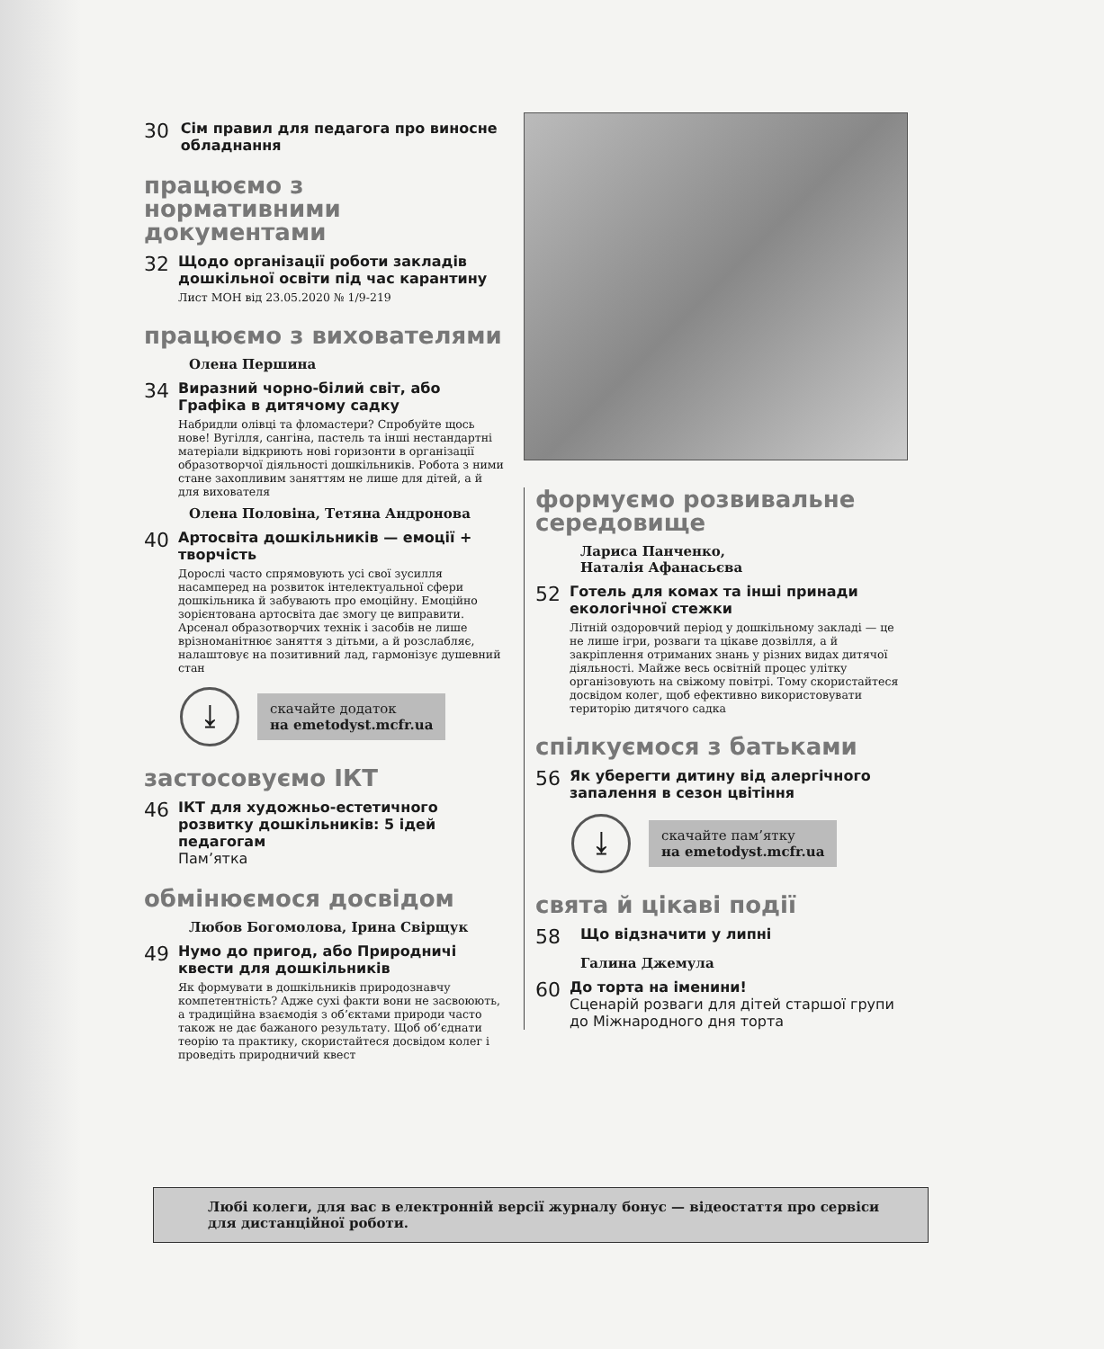30
Сім правил для педагога про виносне обладнання
працюємо з нормативними документами
32
Щодо організації роботи закладів дошкільної освіти під час карантину
Лист МОН від 23.05.2020 № 1/9-219
працюємо з вихователями
Олена Першина
34
Виразний чорно-білий світ, або Графіка в дитячому садку
Набридли олівці та фломастери? Спробуйте щось нове! Вугілля, сангіна, пастель та інші нестандартні матеріали відкриють нові горизонти в організації образотворчої діяльності дошкільників. Робота з ними стане захопливим заняттям не лише для дітей, а й для вихователя
Олена Половіна, Тетяна Андронова
40
Артосвіта дошкільників — емоції + творчість
Дорослі часто спрямовують усі свої зусилля насамперед на розвиток інтелектуальної сфери дошкільника й забувають про емоційну. Емоційно зорієнтована артосвіта дає змогу це виправити. Арсенал образотворчих технік і засобів не лише врізноманітнює заняття з дітьми, а й розслабляє, налаштовує на позитивний лад, гармонізує душевний стан
⤓
скачайте додаток
на emetodyst.mcfr.ua
застосовуємо ІКТ
46
ІКТ для художньо-естетичного розвитку дошкільників: 5 ідей педагогам
Пам’ятка
обмінюємося досвідом
Любов Богомолова, Ірина Свірщук
49
Нумо до пригод, або Природничі квести для дошкільників
Як формувати в дошкільників природознавчу компетентність? Адже сухі факти вони не засвоюють, а традиційна взаємодія з об’єктами природи часто також не дає бажаного результату. Щоб об’єднати теорію та практику, скористайтеся досвідом колег і проведіть природничий квест
формуємо розвивальне середовище
Лариса Панченко,
Наталія Афанасьєва
52
Готель для комах та інші принади екологічної стежки
Літній оздоровчий період у дошкільному закладі — це не лише ігри, розваги та цікаве дозвілля, а й закріплення отриманих знань у різних видах дитячої діяльності. Майже весь освітній процес улітку організовують на свіжому повітрі. Тому скористайтеся досвідом колег, щоб ефективно використовувати територію дитячого садка
спілкуємося з батьками
56
Як уберегти дитину від алергічного запалення в сезон цвітіння
⤓
скачайте пам’ятку
на emetodyst.mcfr.ua
свята й цікаві події
58
Що відзначити у липні
Галина Джемула
60
До торта на іменини!
Сценарій розваги для дітей старшої групи до Міжнародного дня торта
Любі колеги, для вас в електронній версії журналу бонус — відеостаття про сервіси для дистанційної роботи.